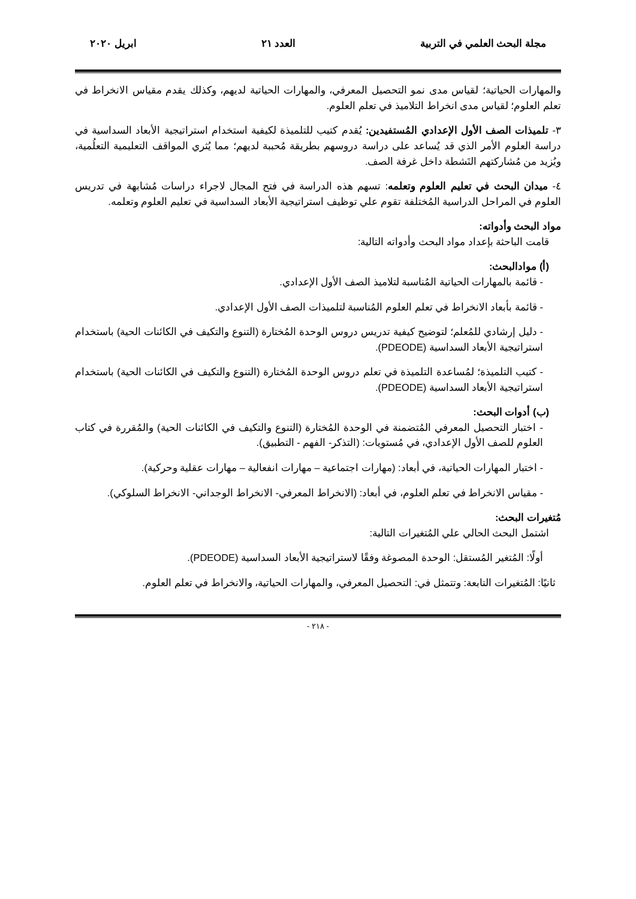مجلة البحث العلمي في التربية العدد ٢١ ابريل ٢٠٢٠
والمهارات الحياتية؛ لقياس مدى نمو التحصيل المعرفي، والمهارات الحياتية لديهم، وكذلك يقدم مقياس الانخراط في تعلم العلوم؛ لقياس مدى انخراط التلاميذ في تعلم العلوم.
٣- تلميذات الصف الأول الإعدادي المُستفيدين: يُقدم كتيب للتلميذة لكيفية استخدام استراتيجية الأبعاد السداسية في دراسة العلوم الأمر الذي قد يُساعد على دراسة دروسهم بطريقة مُحببة لديهم؛ مما يُثري المواقف التعليمية التعلُمية، ويُزيد من مُشاركتهم النَشطة داخل غرفة الصف.
٤- ميدان البحث في تعليم العلوم وتعلمه: تسهم هذه الدراسة في فتح المجال لاجراء دراسات مُشابهة في تدريس العلوم في المراحل الدراسية المُختلفة تقوم علي توظيف استراتيجية الأبعاد السداسية في تعليم العلوم وتعلمه.
مواد البحث وأدواته:
قامت الباحثة بإعداد مواد البحث وأدواته التالية:
(أ) موادالبحث:
- قائمة بالمهارات الحياتية المُناسبة لتلاميذ الصف الأول الإعدادي.
- قائمة بأبعاد الانخراط في تعلم العلوم المُناسبة لتلميذات الصف الأول الإعدادي.
- دليل إرشادي للمُعلم؛ لتوضيح كيفية تدريس دروس الوحدة المُختارة (التنوع والتكيف في الكائنات الحية) باستخدام استراتيجية الأبعاد السداسية (PDEODE).
- كتيب التلميذة؛ لمُساعدة التلميذة في تعلم دروس الوحدة المُختارة (التنوع والتكيف في الكائنات الحية) باستخدام استراتيجية الأبعاد السداسية (PDEODE).
(ب) أدوات البحث:
- اختبار التحصيل المعرفي المُتضمنة في الوحدة المُختارة (التنوع والتكيف في الكائنات الحية) والمُقررة في كتاب العلوم للصف الأول الإعدادي، في مُستويات: (التذكر- الفهم - التطبيق).
- اختبار المهارات الحياتية، في أبعاد: (مهارات اجتماعية – مهارات انفعالية – مهارات عقلية وحركية).
- مقياس الانخراط في تعلم العلوم، في أبعاد: (الانخراط المعرفي- الانخراط الوجداني- الانخراط السلوكي).
مُتغيرات البحث:
اشتمل البحث الحالي علي المُتغيرات التالية:
أولًا: المُتغير المُستقل: الوحدة المصوغة وفقًا لاستراتيجية الأبعاد السداسية (PDEODE).
ثانيًا: المُتغيرات التابعة: وتتمثل في: التحصيل المعرفي، والمهارات الحياتية، والانخراط في تعلم العلوم.
- ٢١٨ -